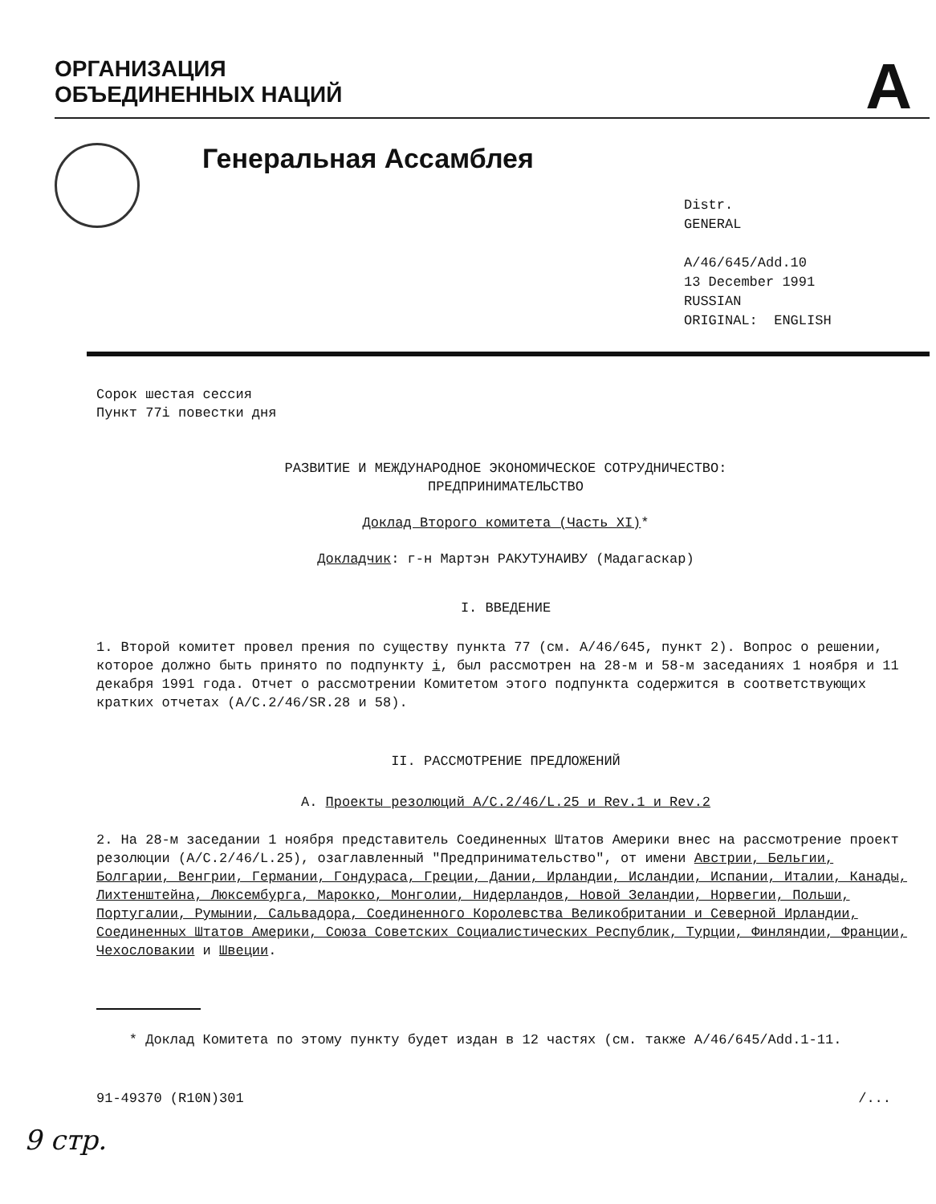ОРГАНИЗАЦИЯ
ОБЪЕДИНЕННЫХ НАЦИЙ
A
Генеральная Ассамблея
Distr.
GENERAL
A/46/645/Add.10
13 December 1991
RUSSIAN
ORIGINAL: ENGLISH
Сорок шестая сессия
Пункт 77i повестки дня
РАЗВИТИЕ И МЕЖДУНАРОДНОЕ ЭКОНОМИЧЕСКОЕ СОТРУДНИЧЕСТВО:
ПРЕДПРИНИМАТЕЛЬСТВО
Доклад Второго комитета (Часть XI)*
Докладчик: г-н Мартэн РАКУТУНАИВУ (Мадагаскар)
I. ВВЕДЕНИЕ
1. Второй комитет провел прения по существу пункта 77 (см. A/46/645, пункт 2). Вопрос о решении, которое должно быть принято по подпункту i, был рассмотрен на 28-м и 58-м заседаниях 1 ноября и 11 декабря 1991 года. Отчет о рассмотрении Комитетом этого подпункта содержится в соответствующих кратких отчетах (A/C.2/46/SR.28 и 58).
II. РАССМОТРЕНИЕ ПРЕДЛОЖЕНИЙ
A. Проекты резолюций A/C.2/46/L.25 и Rev.1 и Rev.2
2. На 28-м заседании 1 ноября представитель Соединенных Штатов Америки внес на рассмотрение проект резолюции (A/C.2/46/L.25), озаглавленный "Предпринимательство", от имени Австрии, Бельгии, Болгарии, Венгрии, Германии, Гондураса, Греции, Дании, Ирландии, Исландии, Испании, Италии, Канады, Лихтенштейна, Люксембурга, Марокко, Монголии, Нидерландов, Новой Зеландии, Норвегии, Польши, Португалии, Румынии, Сальвадора, Соединенного Королевства Великобритании и Северной Ирландии, Соединенных Штатов Америки, Союза Советских Социалистических Республик, Турции, Финляндии, Франции, Чехословакии и Швеции.
* Доклад Комитета по этому пункту будет издан в 12 частях (см. также A/46/645/Add.1-11.
91-49370 (R10N)301 /...
9 стр.